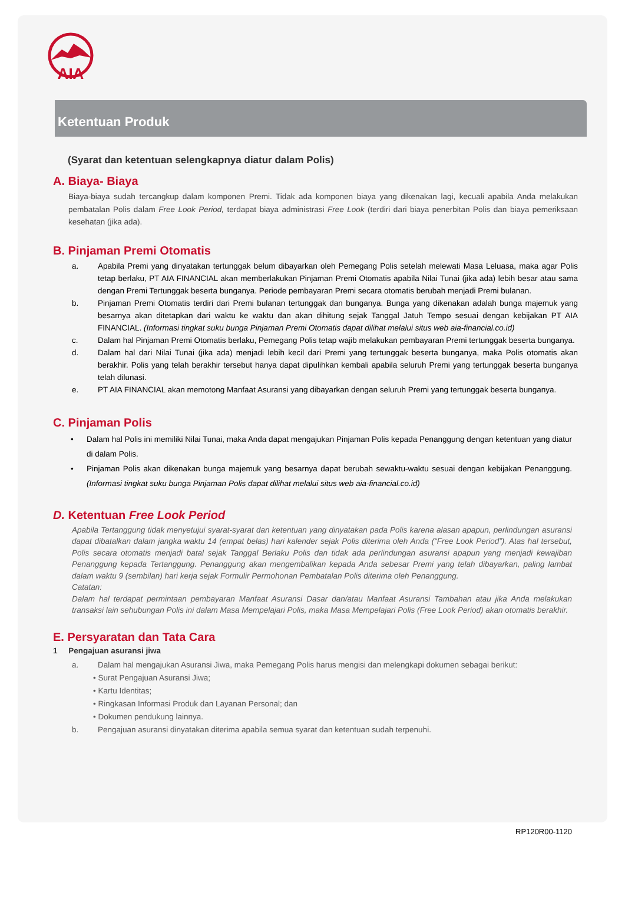AIA
Ketentuan Produk
(Syarat dan ketentuan selengkapnya diatur dalam Polis)
A. Biaya- Biaya
Biaya-biaya sudah tercangkup dalam komponen Premi. Tidak ada komponen biaya yang dikenakan lagi, kecuali apabila Anda melakukan pembatalan Polis dalam Free Look Period, terdapat biaya administrasi Free Look (terdiri dari biaya penerbitan Polis dan biaya pemeriksaan kesehatan (jika ada).
B. Pinjaman Premi Otomatis
a. Apabila Premi yang dinyatakan tertunggak belum dibayarkan oleh Pemegang Polis setelah melewati Masa Leluasa, maka agar Polis tetap berlaku, PT AIA FINANCIAL akan memberlakukan Pinjaman Premi Otomatis apabila Nilai Tunai (jika ada) lebih besar atau sama dengan Premi Tertunggak beserta bunganya. Periode pembayaran Premi secara otomatis berubah menjadi Premi bulanan.
b. Pinjaman Premi Otomatis terdiri dari Premi bulanan tertunggak dan bunganya. Bunga yang dikenakan adalah bunga majemuk yang besarnya akan ditetapkan dari waktu ke waktu dan akan dihitung sejak Tanggal Jatuh Tempo sesuai dengan kebijakan PT AIA FINANCIAL. (Informasi tingkat suku bunga Pinjaman Premi Otomatis dapat dilihat melalui situs web aia-financial.co.id)
c. Dalam hal Pinjaman Premi Otomatis berlaku, Pemegang Polis tetap wajib melakukan pembayaran Premi tertunggak beserta bunganya.
d. Dalam hal dari Nilai Tunai (jika ada) menjadi lebih kecil dari Premi yang tertunggak beserta bunganya, maka Polis otomatis akan berakhir. Polis yang telah berakhir tersebut hanya dapat dipulihkan kembali apabila seluruh Premi yang tertunggak beserta bunganya telah dilunasi.
e. PT AIA FINANCIAL akan memotong Manfaat Asuransi yang dibayarkan dengan seluruh Premi yang tertunggak beserta bunganya.
C. Pinjaman Polis
• Dalam hal Polis ini memiliki Nilai Tunai, maka Anda dapat mengajukan Pinjaman Polis kepada Penanggung dengan ketentuan yang diatur di dalam Polis.
• Pinjaman Polis akan dikenakan bunga majemuk yang besarnya dapat berubah sewaktu-waktu sesuai dengan kebijakan Penanggung. (Informasi tingkat suku bunga Pinjaman Polis dapat dilihat melalui situs web aia-financial.co.id)
D. Ketentuan Free Look Period
Apabila Tertanggung tidak menyetujui syarat-syarat dan ketentuan yang dinyatakan pada Polis karena alasan apapun, perlindungan asuransi dapat dibatalkan dalam jangka waktu 14 (empat belas) hari kalender sejak Polis diterima oleh Anda (“Free Look Period”). Atas hal tersebut, Polis secara otomatis menjadi batal sejak Tanggal Berlaku Polis dan tidak ada perlindungan asuransi apapun yang menjadi kewajiban Penanggung kepada Tertanggung. Penanggung akan mengembalikan kepada Anda sebesar Premi yang telah dibayarkan, paling lambat dalam waktu 9 (sembilan) hari kerja sejak Formulir Permohonan Pembatalan Polis diterima oleh Penanggung.
Catatan:
Dalam hal terdapat permintaan pembayaran Manfaat Asuransi Dasar dan/atau Manfaat Asuransi Tambahan atau jika Anda melakukan transaksi lain sehubungan Polis ini dalam Masa Mempelajari Polis, maka Masa Mempelajari Polis (Free Look Period) akan otomatis berakhir.
E. Persyaratan dan Tata Cara
1 Pengajuan asuransi jiwa
a. Dalam hal mengajukan Asuransi Jiwa, maka Pemegang Polis harus mengisi dan melengkapi dokumen sebagai berikut:
• Surat Pengajuan Asuransi Jiwa;
• Kartu Identitas;
• Ringkasan Informasi Produk dan Layanan Personal; dan
• Dokumen pendukung lainnya.
b. Pengajuan asuransi dinyatakan diterima apabila semua syarat dan ketentuan sudah terpenuhi.
RP120R00-1120